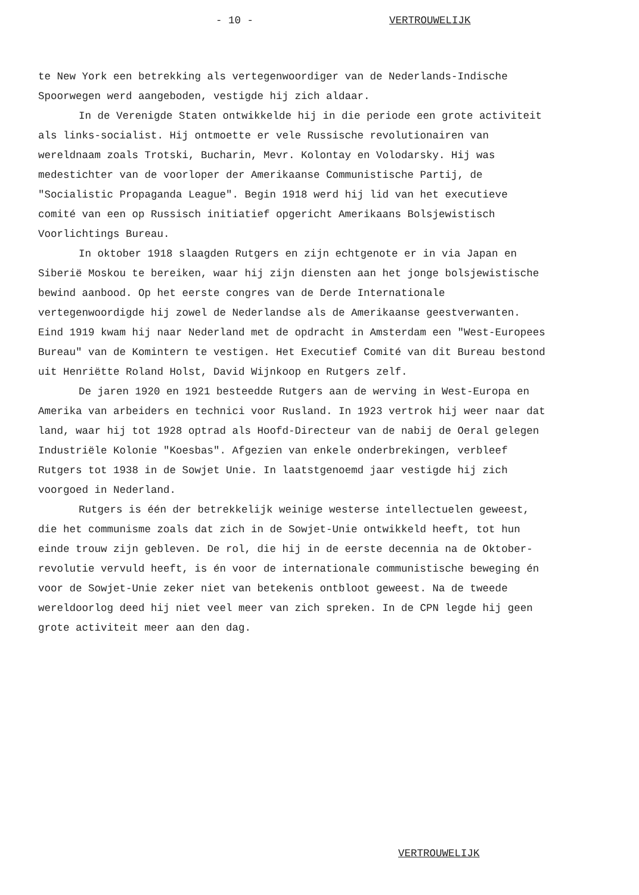- 10 - VERTROUWELIJK
te New York een betrekking als vertegenwoordiger van de Nederlands-Indische Spoorwegen werd aangeboden, vestigde hij zich aldaar.
In de Verenigde Staten ontwikkelde hij in die periode een grote activiteit als links-socialist. Hij ontmoette er vele Russische revolutionairen van wereldnaam zoals Trotski, Bucharin, Mevr. Kolontay en Volodarsky. Hij was medestichter van de voorloper der Amerikaanse Communistische Partij, de "Socialistic Propaganda League". Begin 1918 werd hij lid van het executieve comité van een op Russisch initiatief opgericht Amerikaans Bolsjewistisch Voorlichtings Bureau.
In oktober 1918 slaagden Rutgers en zijn echtgenote er in via Japan en Siberië Moskou te bereiken, waar hij zijn diensten aan het jonge bolsjewistische bewind aanbood. Op het eerste congres van de Derde Internationale vertegenwoordigde hij zowel de Nederlandse als de Amerikaanse geestverwanten. Eind 1919 kwam hij naar Nederland met de opdracht in Amsterdam een "West-Europees Bureau" van de Komintern te vestigen. Het Executief Comité van dit Bureau bestond uit Henriëtte Roland Holst, David Wijnkoop en Rutgers zelf.
De jaren 1920 en 1921 besteedde Rutgers aan de werving in West-Europa en Amerika van arbeiders en technici voor Rusland. In 1923 vertrok hij weer naar dat land, waar hij tot 1928 optrad als Hoofd-Directeur van de nabij de Oeral gelegen Industriële Kolonie "Koesbas". Afgezien van enkele onderbrekingen, verbleef Rutgers tot 1938 in de Sowjet Unie. In laatstgenoemd jaar vestigde hij zich voorgoed in Nederland.
Rutgers is één der betrekkelijk weinige westerse intellectuelen geweest, die het communisme zoals dat zich in de Sowjet-Unie ontwikkeld heeft, tot hun einde trouw zijn gebleven. De rol, die hij in de eerste decennia na de Oktober-revolutie vervuld heeft, is én voor de internationale communistische beweging én voor de Sowjet-Unie zeker niet van betekenis ontbloot geweest. Na de tweede wereldoorlog deed hij niet veel meer van zich spreken. In de CPN legde hij geen grote activiteit meer aan den dag.
VERTROUWELIJK